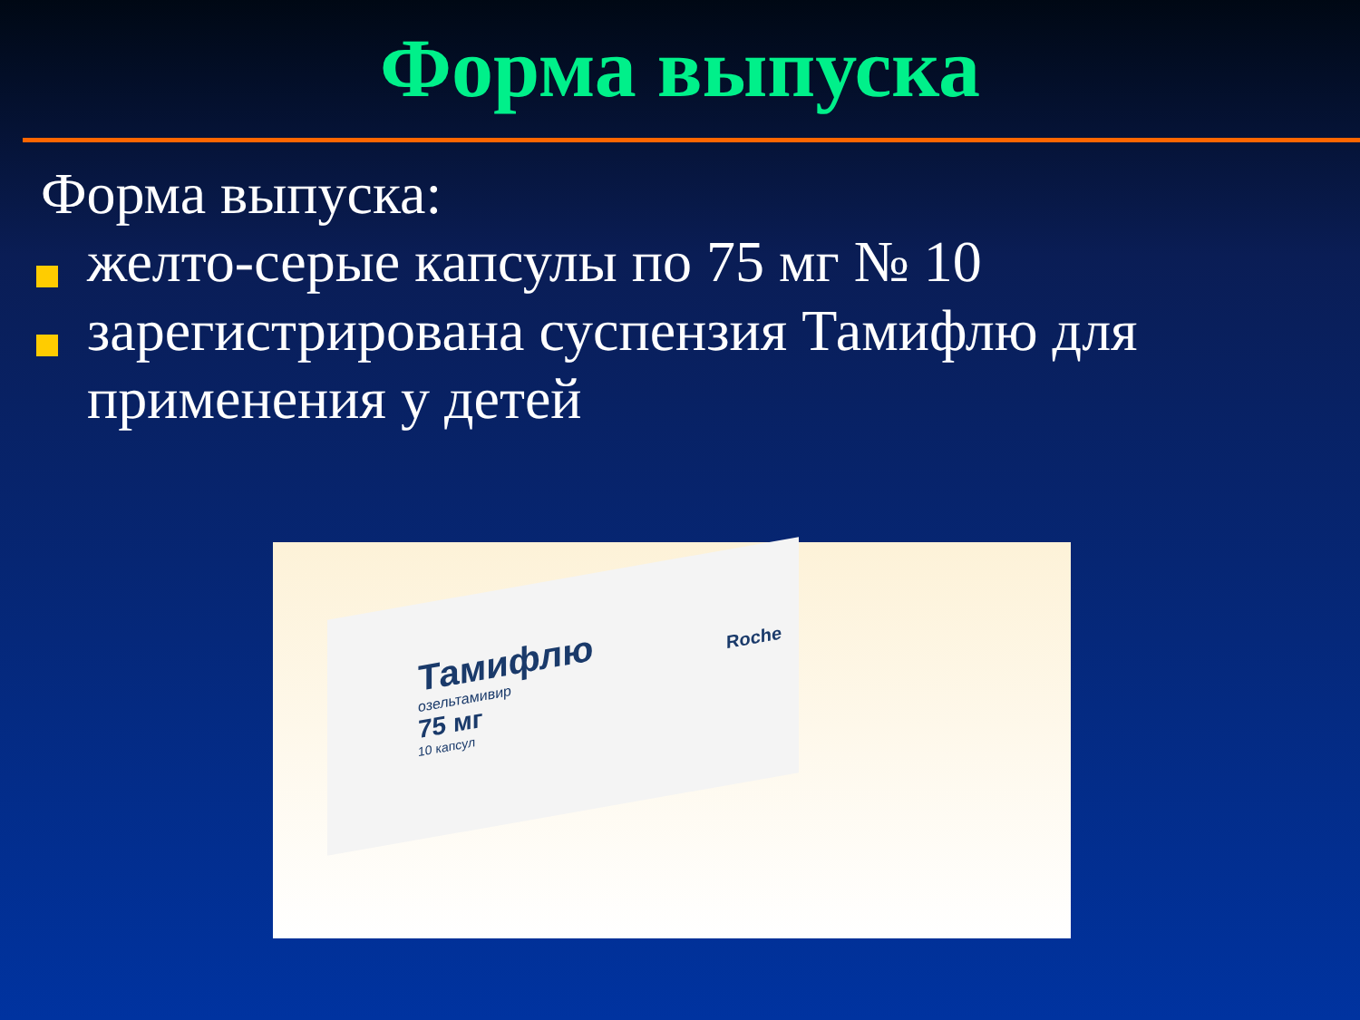Форма выпуска
Форма выпуска:
желто-серые капсулы по 75 мг № 10
зарегистрирована суспензия Тамифлю для применения у детей
Тамифлю
озельтамивир
75 мг
10 капсул
Roche